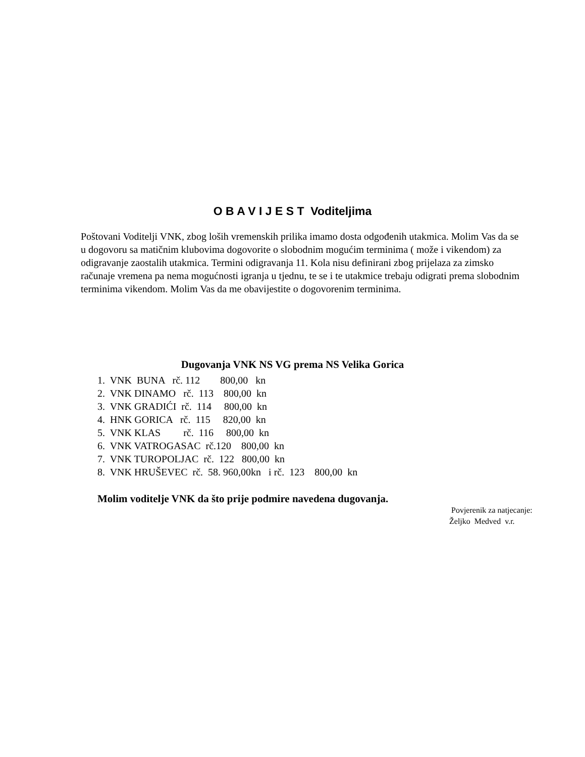O B A V I J E S T Voditeljima
Poštovani Voditelji VNK, zbog loših vremenskih prilika imamo dosta odgođenih utakmica. Molim Vas da se u dogovoru sa matičnim klubovima dogovorite o slobodnim mogućim terminima ( može i vikendom) za odigravanje zaostalih utakmica. Termini odigravanja 11. Kola nisu definirani zbog prijelaza za zimsko računaje vremena pa nema mogućnosti igranja u tjednu, te se i te utakmice trebaju odigrati prema slobodnim terminima vikendom. Molim Vas da me obavijestite o dogovorenim terminima.
Dugovanja VNK NS VG prema NS Velika Gorica
1. VNK BUNA rč. 112 800,00 kn 2. VNK DINAMO rč. 113 800,00 kn 3. VNK GRADIĆI rč. 114 800,00 kn 4. HNK GORICA rč. 115 820,00 kn 5. VNK KLAS rč. 116 800,00 kn 6. VNK VATROGASAC rč.120 800,00 kn 7. VNK TUROPOLJAC rč. 122 800,00 kn 8. VNK HRUŠEVEC rč. 58. 960,00kn i rč. 123 800,00 kn
Molim voditelje VNK da što prije podmire navedena dugovanja.
Povjerenik za natjecanje:
Željko Medved v.r.